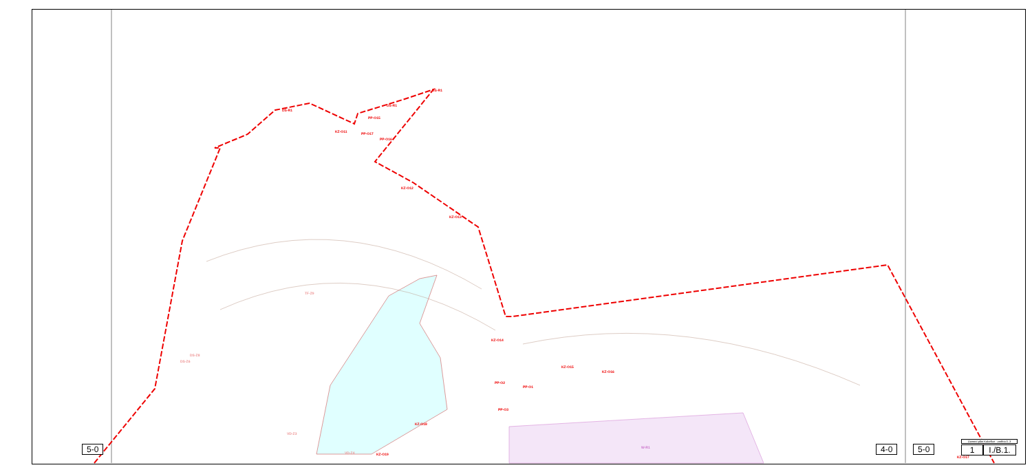DS-R1
DS-R1
DS-R1
PP-O15
KZ-O11
PP-O17
PP-O16
KZ-O12
KZ-O13
TF-Z9
KZ-O14
DS-Z8
DS-Z6
KZ-O15
KZ-O16
PP-O2
PP-O1
PP-O3
KZ-O18
VD-Z3
W-R1
VD-Z4 KZ-O19
KZ-O17
5-0 4-0 5-0
Územní plán Kobeřice - změna č. 3
1
I./B.1.